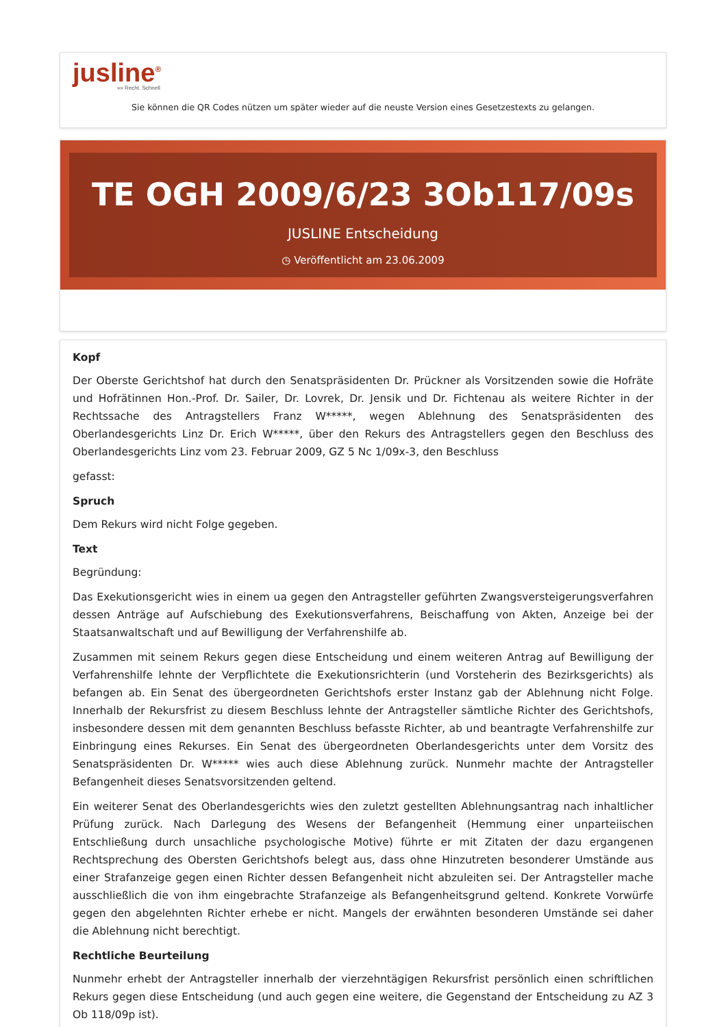jusline<sup>®</sup>
»» Recht. Schnell
Sie können die QR Codes nützen um später wieder auf die neuste Version eines Gesetzestexts zu gelangen.
TE OGH 2009/6/23 3Ob117/09s
JUSLINE Entscheidung
◷ Veröffentlicht am 23.06.2009
Kopf
Der Oberste Gerichtshof hat durch den Senatspräsidenten Dr. Prückner als Vorsitzenden sowie die Hofräte und Hofrätinnen Hon.-Prof. Dr. Sailer, Dr. Lovrek, Dr. Jensik und Dr. Fichtenau als weitere Richter in der Rechtssache des Antragstellers Franz W*****, wegen Ablehnung des Senatspräsidenten des Oberlandesgerichts Linz Dr. Erich W*****, über den Rekurs des Antragstellers gegen den Beschluss des Oberlandesgerichts Linz vom 23. Februar 2009, GZ 5 Nc 1/09x-3, den Beschluss
gefasst:
Spruch
Dem Rekurs wird nicht Folge gegeben.
Text
Begründung:
Das Exekutionsgericht wies in einem ua gegen den Antragsteller geführten Zwangsversteigerungsverfahren dessen Anträge auf Aufschiebung des Exekutionsverfahrens, Beischaffung von Akten, Anzeige bei der Staatsanwaltschaft und auf Bewilligung der Verfahrenshilfe ab.
Zusammen mit seinem Rekurs gegen diese Entscheidung und einem weiteren Antrag auf Bewilligung der Verfahrenshilfe lehnte der Verpflichtete die Exekutionsrichterin (und Vorsteherin des Bezirksgerichts) als befangen ab. Ein Senat des übergeordneten Gerichtshofs erster Instanz gab der Ablehnung nicht Folge. Innerhalb der Rekursfrist zu diesem Beschluss lehnte der Antragsteller sämtliche Richter des Gerichtshofs, insbesondere dessen mit dem genannten Beschluss befasste Richter, ab und beantragte Verfahrenshilfe zur Einbringung eines Rekurses. Ein Senat des übergeordneten Oberlandesgerichts unter dem Vorsitz des Senatspräsidenten Dr. W***** wies auch diese Ablehnung zurück. Nunmehr machte der Antragsteller Befangenheit dieses Senatsvorsitzenden geltend.
Ein weiterer Senat des Oberlandesgerichts wies den zuletzt gestellten Ablehnungsantrag nach inhaltlicher Prüfung zurück. Nach Darlegung des Wesens der Befangenheit (Hemmung einer unparteiischen Entschließung durch unsachliche psychologische Motive) führte er mit Zitaten der dazu ergangenen Rechtsprechung des Obersten Gerichtshofs belegt aus, dass ohne Hinzutreten besonderer Umstände aus einer Strafanzeige gegen einen Richter dessen Befangenheit nicht abzuleiten sei. Der Antragsteller mache ausschließlich die von ihm eingebrachte Strafanzeige als Befangenheitsgrund geltend. Konkrete Vorwürfe gegen den abgelehnten Richter erhebe er nicht. Mangels der erwähnten besonderen Umstände sei daher die Ablehnung nicht berechtigt.
Rechtliche Beurteilung
Nunmehr erhebt der Antragsteller innerhalb der vierzehntägigen Rekursfrist persönlich einen schriftlichen Rekurs gegen diese Entscheidung (und auch gegen eine weitere, die Gegenstand der Entscheidung zu AZ 3 Ob 118/09p ist).